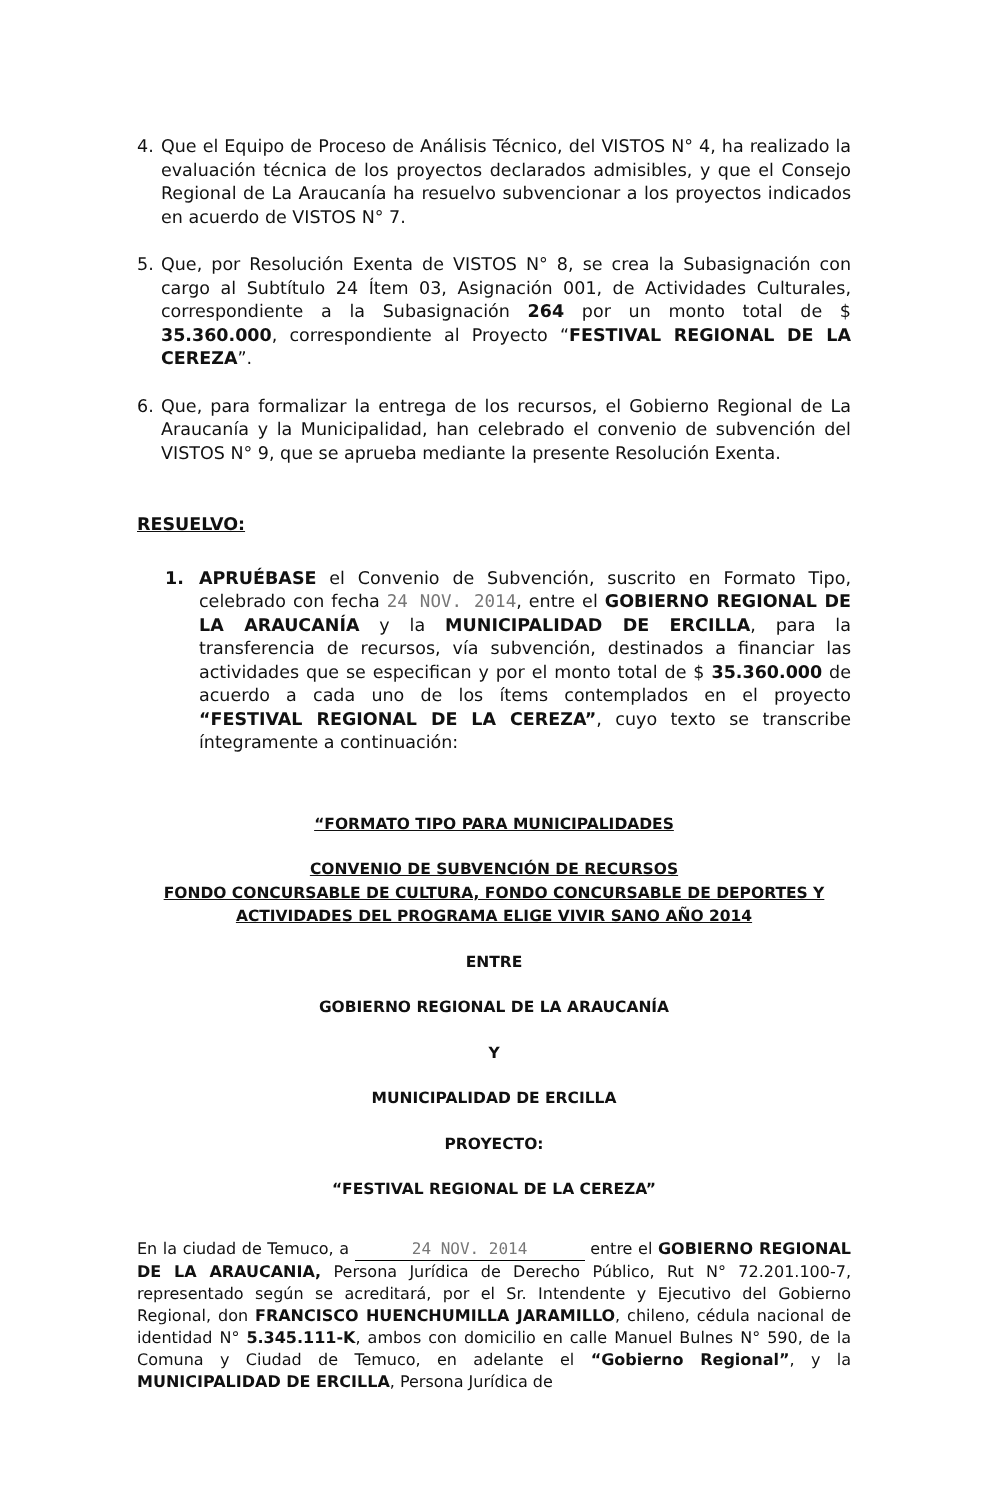4. Que el Equipo de Proceso de Análisis Técnico, del VISTOS N° 4, ha realizado la evaluación técnica de los proyectos declarados admisibles, y que el Consejo Regional de La Araucanía ha resuelvo subvencionar a los proyectos indicados en acuerdo de VISTOS N° 7.
5. Que, por Resolución Exenta de VISTOS N° 8, se crea la Subasignación con cargo al Subtítulo 24 Ítem 03, Asignación 001, de Actividades Culturales, correspondiente a la Subasignación 264 por un monto total de $ 35.360.000, correspondiente al Proyecto “FESTIVAL REGIONAL DE LA CEREZA”.
6. Que, para formalizar la entrega de los recursos, el Gobierno Regional de La Araucanía y la Municipalidad, han celebrado el convenio de subvención del VISTOS N° 9, que se aprueba mediante la presente Resolución Exenta.
RESUELVO:
1. APRUÉBASE el Convenio de Subvención, suscrito en Formato Tipo, celebrado con fecha 24 NOV. 2014, entre el GOBIERNO REGIONAL DE LA ARAUCANÍA y la MUNICIPALIDAD DE ERCILLA, para la transferencia de recursos, vía subvención, destinados a financiar las actividades que se especifican y por el monto total de $ 35.360.000 de acuerdo a cada uno de los ítems contemplados en el proyecto “FESTIVAL REGIONAL DE LA CEREZA”, cuyo texto se transcribe íntegramente a continuación:
“FORMATO TIPO PARA MUNICIPALIDADES
CONVENIO DE SUBVENCIÓN DE RECURSOS
FONDO CONCURSABLE DE CULTURA, FONDO CONCURSABLE DE DEPORTES Y
ACTIVIDADES DEL PROGRAMA ELIGE VIVIR SANO AÑO 2014
ENTRE
GOBIERNO REGIONAL DE LA ARAUCANÍA
Y
MUNICIPALIDAD DE ERCILLA
PROYECTO:
“FESTIVAL REGIONAL DE LA CEREZA”
En la ciudad de Temuco, a 24 NOV. 2014 entre el GOBIERNO REGIONAL DE LA ARAUCANIA, Persona Jurídica de Derecho Público, Rut N° 72.201.100-7, representado según se acreditará, por el Sr. Intendente y Ejecutivo del Gobierno Regional, don FRANCISCO HUENCHUMILLA JARAMILLO, chileno, cédula nacional de identidad N° 5.345.111-K, ambos con domicilio en calle Manuel Bulnes N° 590, de la Comuna y Ciudad de Temuco, en adelante el “Gobierno Regional”, y la MUNICIPALIDAD DE ERCILLA, Persona Jurídica de